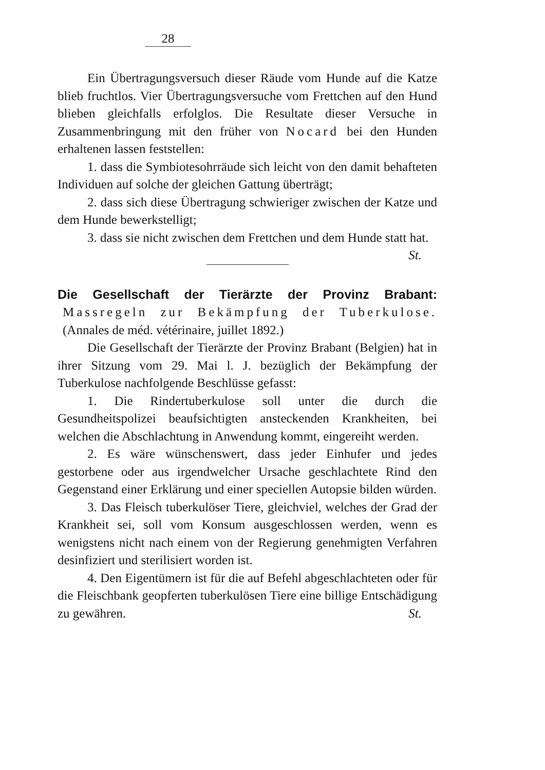28
Ein Übertragungsversuch dieser Räude vom Hunde auf die Katze blieb fruchtlos. Vier Übertragungsversuche vom Frettchen auf den Hund blieben gleichfalls erfolglos. Die Resultate dieser Versuche in Zusammenbringung mit den früher von Nocard bei den Hunden erhaltenen lassen feststellen:
1. dass die Symbiotesohrräude sich leicht von den damit behafteten Individuen auf solche der gleichen Gattung überträgt;
2. dass sich diese Übertragung schwieriger zwischen der Katze und dem Hunde bewerkstelligt;
3. dass sie nicht zwischen dem Frettchen und dem Hunde statt hat. St.
Die Gesellschaft der Tierärzte der Provinz Brabant: Massregeln zur Bekämpfung der Tuberkulose. (Annales de méd. vétérinaire, juillet 1892.)
Die Gesellschaft der Tierärzte der Provinz Brabant (Belgien) hat in ihrer Sitzung vom 29. Mai l. J. bezüglich der Bekämpfung der Tuberkulose nachfolgende Beschlüsse gefasst:
1. Die Rindertuberkulose soll unter die durch die Gesundheitspolizei beaufsichtigten ansteckenden Krankheiten, bei welchen die Abschlachtung in Anwendung kommt, eingereiht werden.
2. Es wäre wünschenswert, dass jeder Einhufer und jedes gestorbene oder aus irgendwelcher Ursache geschlachtete Rind den Gegenstand einer Erklärung und einer speciellen Autopsie bilden würden.
3. Das Fleisch tuberkulöser Tiere, gleichviel, welches der Grad der Krankheit sei, soll vom Konsum ausgeschlossen werden, wenn es wenigstens nicht nach einem von der Regierung genehmigten Verfahren desinfiziert und sterilisiert worden ist.
4. Den Eigentümern ist für die auf Befehl abgeschlachteten oder für die Fleischbank geopferten tuberkulösen Tiere eine billige Entschädigung zu gewähren. St.